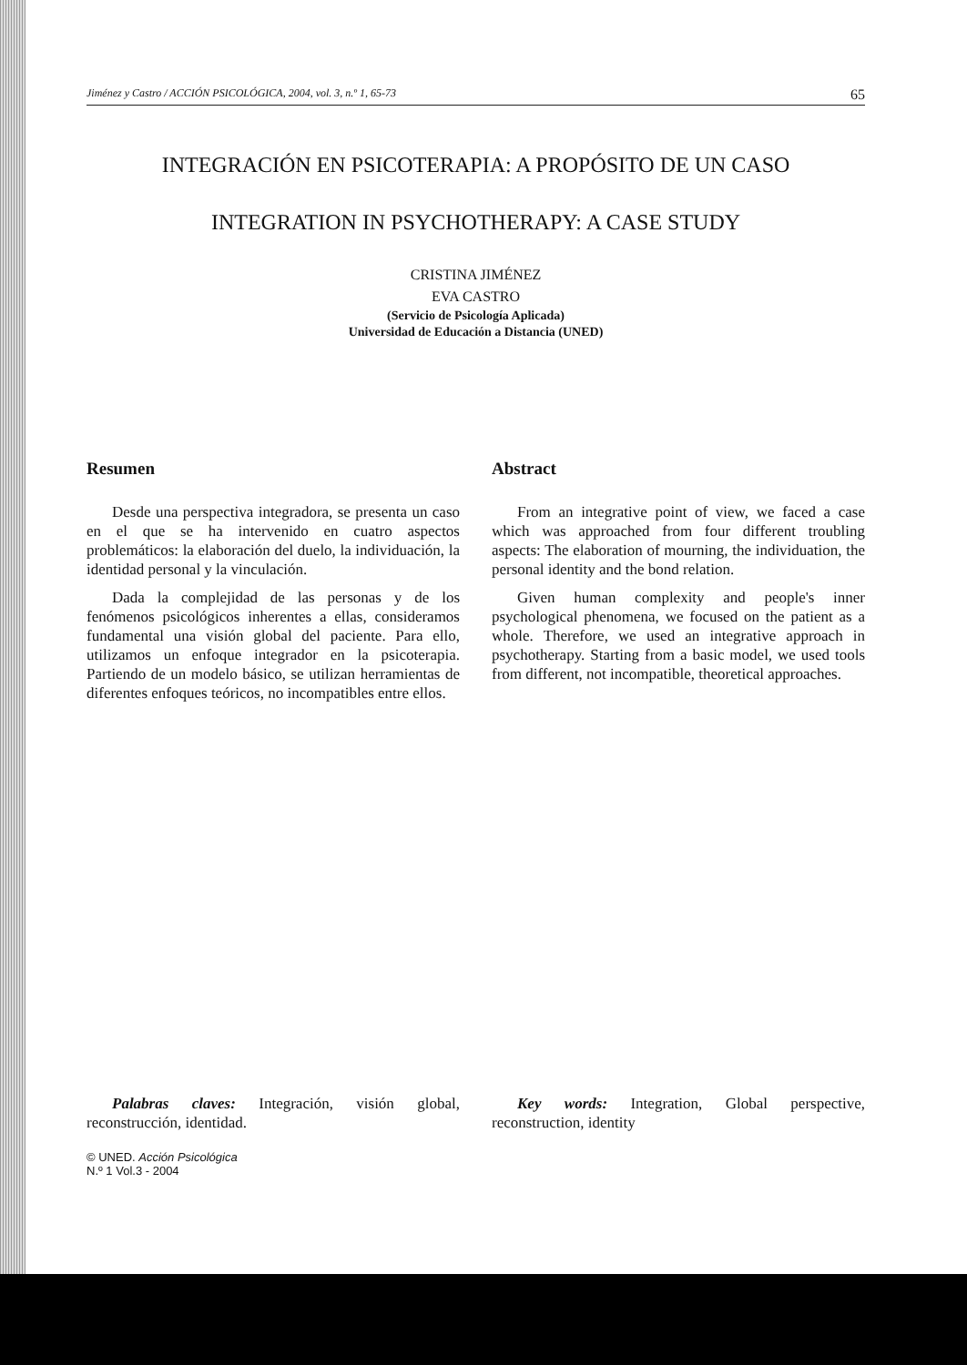Jiménez y Castro / ACCIÓN PSICOLÓGICA, 2004, vol. 3, n.º 1, 65-73 65
INTEGRACIÓN EN PSICOTERAPIA: A PROPÓSITO DE UN CASO
INTEGRATION IN PSYCHOTHERAPY: A CASE STUDY
CRISTINA JIMÉNEZ
EVA CASTRO
(Servicio de Psicología Aplicada)
Universidad de Educación a Distancia (UNED)
Resumen
Desde una perspectiva integradora, se presenta un caso en el que se ha intervenido en cuatro aspectos problemáticos: la elaboración del duelo, la individuación, la identidad personal y la vinculación.
Dada la complejidad de las personas y de los fenómenos psicológicos inherentes a ellas, consideramos fundamental una visión global del paciente. Para ello, utilizamos un enfoque integrador en la psicoterapia. Partiendo de un modelo básico, se utilizan herramientas de diferentes enfoques teóricos, no incompatibles entre ellos.
Palabras claves: Integración, visión global, reconstrucción, identidad.
© UNED. Acción Psicológica
N.º 1 Vol.3 - 2004
Abstract
From an integrative point of view, we faced a case which was approached from four different troubling aspects: The elaboration of mourning, the individuation, the personal identity and the bond relation.
Given human complexity and people's inner psychological phenomena, we focused on the patient as a whole. Therefore, we used an integrative approach in psychotherapy. Starting from a basic model, we used tools from different, not incompatible, theoretical approaches.
Key words: Integration, Global perspective, reconstruction, identity